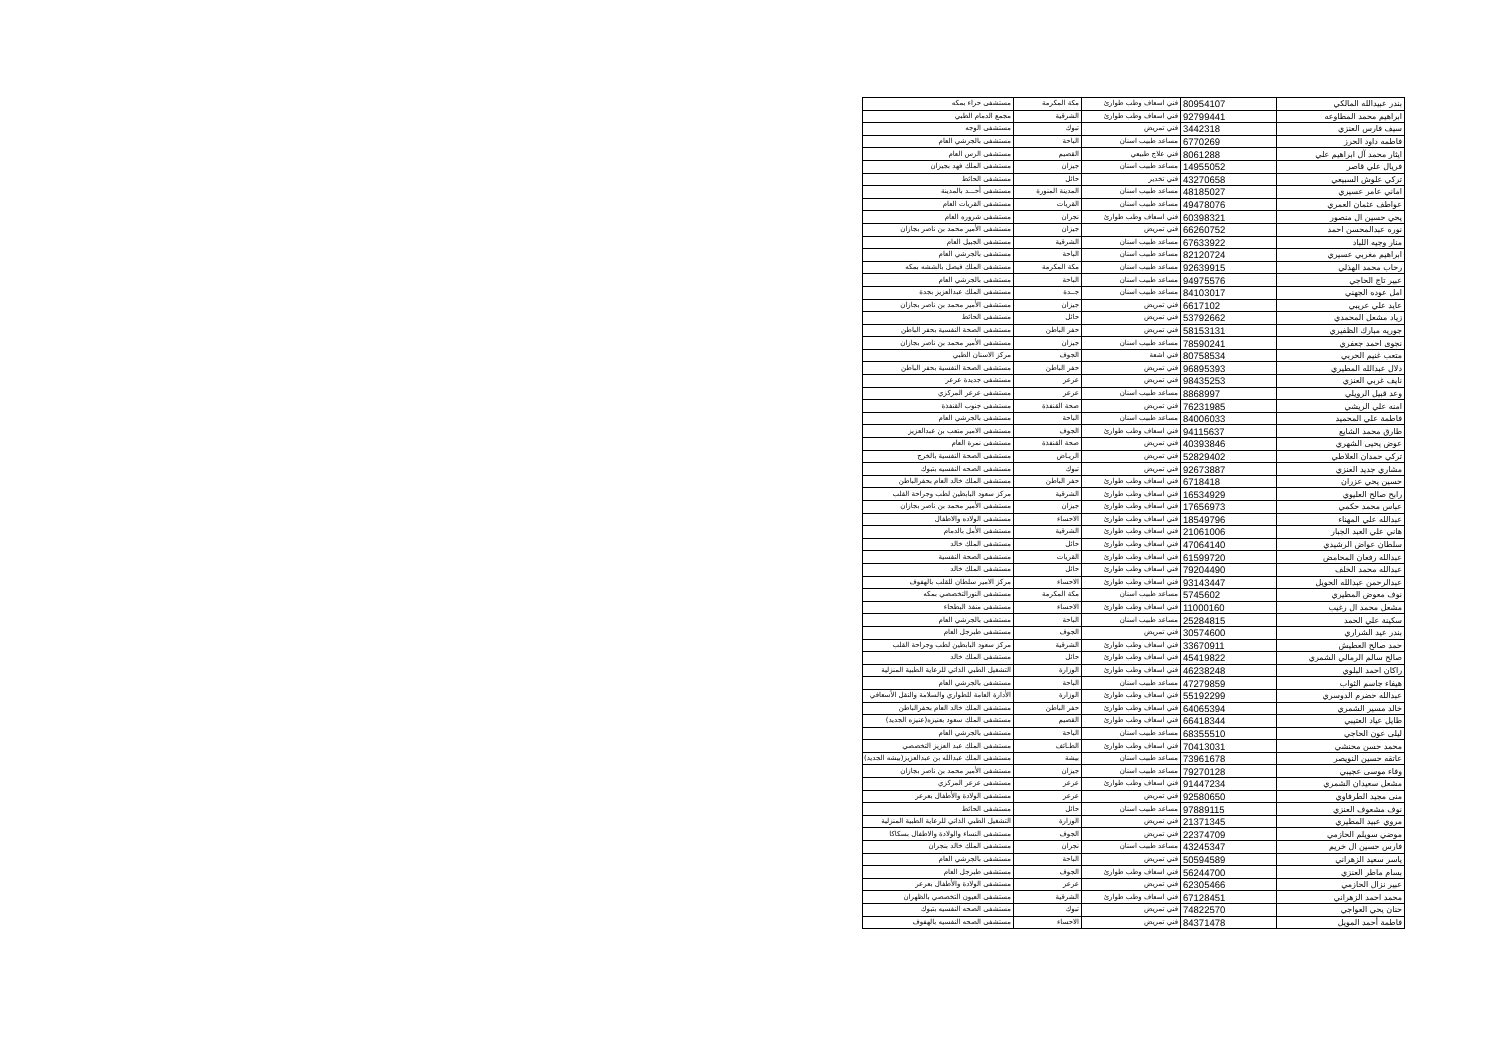| بندر عبيدالله المالكي | 80954107 | فني اسعاف وطب طوارئ | مكة المكرمة | مستشفى حراء بمكه |
| ابراهيم محمد المطاوعه | 92799441 | فني اسعاف وطب طوارئ | الشرقية | مجمع الدمام الطبي |
| سيف فارس العنزي | 3442318 | فني تمريض | تبوك | مستشفى الوجه |
| فاطمه داود الحرز | 6770269 | مساعد طبيب اسنان | الباحة | مستشفى بالجرشي العام |
| ايثار محمد آل ابراهيم علي | 8061288 | فني علاج طبيعي | القصيم | مستشفى الرس العام |
| فريال علي قاصر | 14955052 | مساعد طبيب اسنان | جيزان | مستشفى الملك فهد بجيزان |
| تركي علوش السبيعي | 43270658 | فني تخدير | حائل | مستشفى الحائط |
| اماني عامر عسيري | 48185027 | مساعد طبيب اسنان | المدينة المنورة | مستشفى أحـــد بالمدينة |
| عواطف عثمان العمري | 49478076 | مساعد طبيب اسنان | القريات | مستشفى القريات العام |
| يحي حسين ال منصور | 60398321 | فني اسعاف وطب طوارئ | نجران | مستشفى شروره العام |
| نوره عبدالمحسن احمد | 66260752 | فني تمريض | جيزان | مستشفى الأمير محمد بن ناصر بجازان |
| منار وجيه اللباد | 67633922 | مساعد طبيب اسنان | الشرقية | مستشفى الجبيل العام |
| ابراهيم مغربي عسيري | 82120724 | مساعد طبيب اسنان | الباحة | مستشفى بالجرشي العام |
| رحاب محمد الهذلي | 92639915 | مساعد طبيب اسنان | مكة المكرمة | مستشفى الملك فيصل بالششه بمكه |
| عبير تاج الحاجي | 94975576 | مساعد طبيب اسنان | الباحة | مستشفى بالجرشي العام |
| امل عوده الجهني | 84103017 | مساعد طبيب اسنان | جــدة | مستشفى الملك عبدالعزيز بجدة |
| عايد علي عريبي | 6617102 | فني تمريض | جيزان | مستشفى الأمير محمد بن ناصر بجازان |
| زياد مشعل المحمدي | 53792662 | فني تمريض | حائل | مستشفى الحائط |
| جوريه مبارك الظفيري | 58153131 | فني تمريض | حفر الباطن | مستشفى الصحة النفسية بحفر الباطن |
| نجوى احمد جعفري | 78590241 | مساعد طبيب اسنان | جيزان | مستشفى الأمير محمد بن ناصر بجازان |
| متعب غنيم الحربي | 80758534 | فني اشعة | الجوف | مركز الاسنان الطبي |
| دلال عبدالله المطيري | 96895393 | فني تمريض | حفر الباطن | مستشفى الصحة النفسية بحفر الباطن |
| نايف غربي العنزي | 98435253 | فني تمريض | عرعر | مستشفى جديدة عرعر |
| وعد قبيل الرويلي | 8868997 | مساعد طبيب اسنان | عرعر | مستشفى عرعر المركزي |
| امنه علي الريشي | 76231985 | فني تمريض | صحة القنفذة | مستشفى جنوب القنفذة |
| فاطمة علي المحميد | 84006033 | مساعد طبيب اسنان | الباحة | مستشفى بالجرشي العام |
| طارق محمد الشايع | 94115637 | فني اسعاف وطب طوارئ | الجوف | مستشفى الامير متعب بن عبدالعزيز |
| عوض يحيى الشهري | 40393846 | فني تمريض | صحة القنفذة | مستشفى نمرة العام |
| تركي حمدان العلاطي | 52829402 | فني تمريض | الريـاض | مستشفى الصحة النفسية بالخرج |
| مشاري جديد العنزي | 92673887 | فني تمريض | تبوك | مستشفى الصحه النفسيه بتبوك |
| حسين يحي عزران | 6718418 | فني اسعاف وطب طوارئ | حفر الباطن | مستشفى الملك خالد العام بحفرالباطن |
| رابح صالح العليوي | 16534929 | فني اسعاف وطب طوارئ | الشرقية | مركز سعود البابطين لطب وجراحة القلب |
| عباس محمد حكمي | 17656973 | فني اسعاف وطب طوارئ | جيزان | مستشفى الأمير محمد بن ناصر بجازان |
| عبدالله علي المهناء | 18549796 | فني اسعاف وطب طوارئ | الاحساء | مستشفى الولاده والاطفال |
| هاني علي العبد الجبار | 21061006 | فني اسعاف وطب طوارئ | الشرقية | مستشفى الأمل بالدمام |
| سلطان عواض الرشيدي | 47064140 | فني اسعاف وطب طوارئ | حائل | مستشفى الملك خالد |
| عبدالله رفعان المحامض | 61599720 | فني اسعاف وطب طوارئ | القريات | مستشفى الصحة النفسية |
| عبدالله محمد الخلف | 79204490 | فني اسعاف وطب طوارئ | حائل | مستشفى الملك خالد |
| عبدالرحمن عبدالله الحويل | 93143447 | فني اسعاف وطب طوارئ | الاحساء | مركز الامير سلطان للقلب بالهفوف |
| نوف معوض المطيري | 5745602 | مساعد طبيب اسنان | مكة المكرمة | مستشفى النورالتخصصي بمكه |
| مشعل محمد ال رغيب | 11000160 | فني اسعاف وطب طوارئ | الاحساء | مستشفى منفذ البطحاء |
| سكينة علي الحمد | 25284815 | مساعد طبيب اسنان | الباحة | مستشفى بالجرشي العام |
| بندر عيد الشراري | 30574600 | فني تمريض | الجوف | مستشفى طبرجل العام |
| حمد صالح العطيش | 33670911 | فني اسعاف وطب طوارئ | الشرقية | مركز سعود البابطين لطب وجراحة القلب |
| صالح سالم الرمالي الشمري | 45419822 | فني اسعاف وطب طوارئ | حائل | مستشفى الملك خالد |
| راكان احمد البلوي | 46238248 | فني اسعاف وطب طوارئ | الوزارة | التشغيل الطبي الذاتي للرعاية الطبية المنزلية |
| هيفاء جاسم الثواب | 47279859 | مساعد طبيب اسنان | الباحة | مستشفى بالجرشي العام |
| عبدالله حضرم الدوسري | 55192299 | فني اسعاف وطب طوارئ | الوزارة | الأدارة العامة للطواري والسلامة والنقل الأسعافي |
| خالد مسير الشمري | 64065394 | فني اسعاف وطب طوارئ | حفر الباطن | مستشفى الملك خالد العام بحفرالباطن |
| طايل عياد العتيبي | 66418344 | فني اسعاف وطب طوارئ | القصيم | مستشفى الملك سعود بعنيزه(عنيزه الجديد) |
| ليلى عون الحاجي | 68355510 | مساعد طبيب اسنان | الباحة | مستشفى بالجرشي العام |
| محمد حسن محنشي | 70413031 | فني اسعاف وطب طوارئ | الطـائف | مستشفى الملك عبد العزيز التخصصي |
| عاتقه حسين النويصر | 73961678 | مساعد طبيب اسنان | بيشة | مستشفى الملك عبدالله بن عبدالعزيز(بيشه الجديد) |
| وفاء موسى عجيبي | 79270128 | مساعد طبيب اسنان | جيزان | مستشفى الأمير محمد بن ناصر بجازان |
| مشعل سعيدان الشمري | 91447234 | فني اسعاف وطب طوارئ | عرعر | مستشفى عرعر المركزي |
| منى مجيد الطرفاوي | 92580650 | فني تمريض | عرعر | مستشفى الولادة والأطفال بعرعر |
| نوف مشعوف العنزي | 97889115 | مساعد طبيب اسنان | حائل | مستشفى الحائط |
| مروي عبيد المطيري | 21371345 | فني تمريض | الوزارة | التشغيل الطبي الذاتي للرعاية الطبية المنزلية |
| موضي سويلم الحازمي | 22374709 | فني تمريض | الجوف | مستشفى النساء والولادة والاطفال بسكاكا |
| فارس حسين ال خريم | 43245347 | مساعد طبيب اسنان | نجران | مستشفى الملك خالد بنجران |
| ياسر سعيد الزهراني | 50594589 | فني تمريض | الباحة | مستشفى بالجرشي العام |
| بسام ماطر العنزي | 56244700 | فني اسعاف وطب طوارئ | الجوف | مستشفى طبرجل العام |
| عبير نزال الحازمي | 62305466 | فني تمريض | عرعر | مستشفى الولادة والأطفال بعرعر |
| محمد احمد الزهراني | 67128451 | فني اسعاف وطب طوارئ | الشرقية | مستشفى العيون التخصصي بالظهران |
| حنان يحي العواجي | 74822570 | فني تمريض | تبوك | مستشفى الصحه النفسيه بتبوك |
| فاطمة أحمد المويل | 84371478 | فني تمريض | الاحساء | مستشفى الصحه النفسيه بالهفوف |